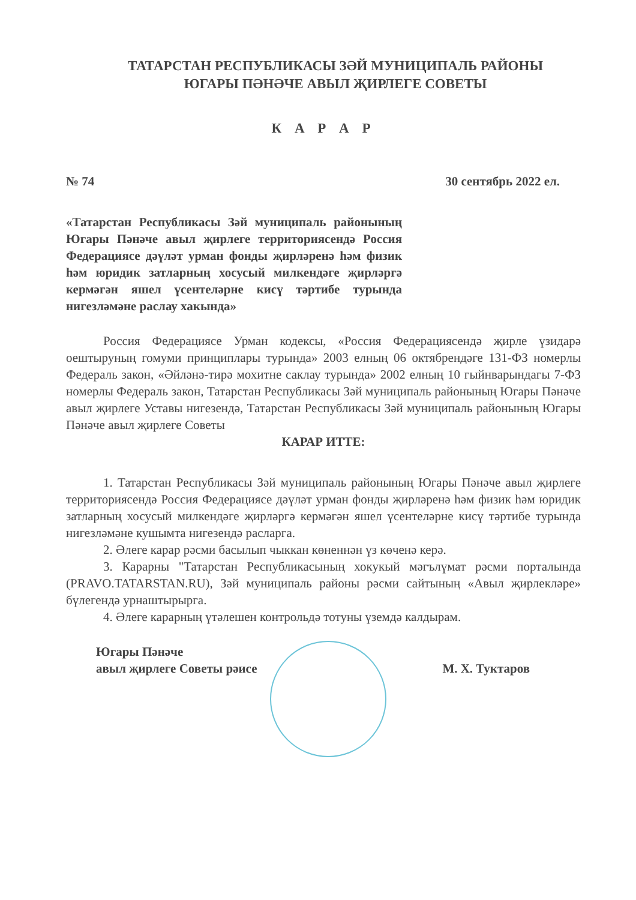ТАТАРСТАН РЕСПУБЛИКАСЫ ЗӘЙ МУНИЦИПАЛЬ РАЙОНЫ
ЮГАРЫ ПӘНӘЧЕ АВЫЛ ҖИРЛЕГЕ СОВЕТЫ
К А Р А Р
№ 74 30 сентябрь 2022 ел.
«Татарстан Республикасы Зәй муниципаль районының Югары Пәнәче авыл җирлеге территориясендә Россия Федерациясе дәүләт урман фонды җирләренә һәм физик һәм юридик затларның хосусый милкендәге җирләргә кермәгән яшел үсентеләрне кисү тәртибе турында нигезләмәне раслау хакында»
Россия Федерациясе Урман кодексы, «Россия Федерациясендә җирле үзидарә оештыруның гомуми принциплары турында» 2003 елның 06 октябрендәге 131-ФЗ номерлы Федераль закон, «Әйләнә-тирә мохитне саклау турында» 2002 елның 10 гыйнварындагы 7-ФЗ номерлы Федераль закон, Татарстан Республикасы Зәй муниципаль районының Югары Пәнәче авыл җирлеге Уставы нигезендә, Татарстан Республикасы Зәй муниципаль районының Югары Пәнәче авыл җирлеге Советы
КАРАР ИТТЕ:
1. Татарстан Республикасы Зәй муниципаль районының Югары Пәнәче авыл җирлеге территориясендә Россия Федерациясе дәүләт урман фонды җирләренә һәм физик һәм юридик затларның хосусый милкендәге җирләргә кермәгән яшел үсентеләрне кисү тәртибе турында нигезләмәне кушымта нигезендә расларга.
2. Әлеге карар рәсми басылып чыккан көненнән үз көченә керә.
3. Карарны "Татарстан Республикасының хокукый мәгълүмат рәсми порталында (PRAVO.TATARSTAN.RU), Зәй муниципаль районы рәсми сайтының «Авыл җирлекләре» бүлегендә урнаштырырга.
4. Әлеге карарның үтәлешен контрольдә тотуны үземдә калдырам.
Югары Пәнәче
авыл җирлеге Советы рәисе
М. Х. Туктаров